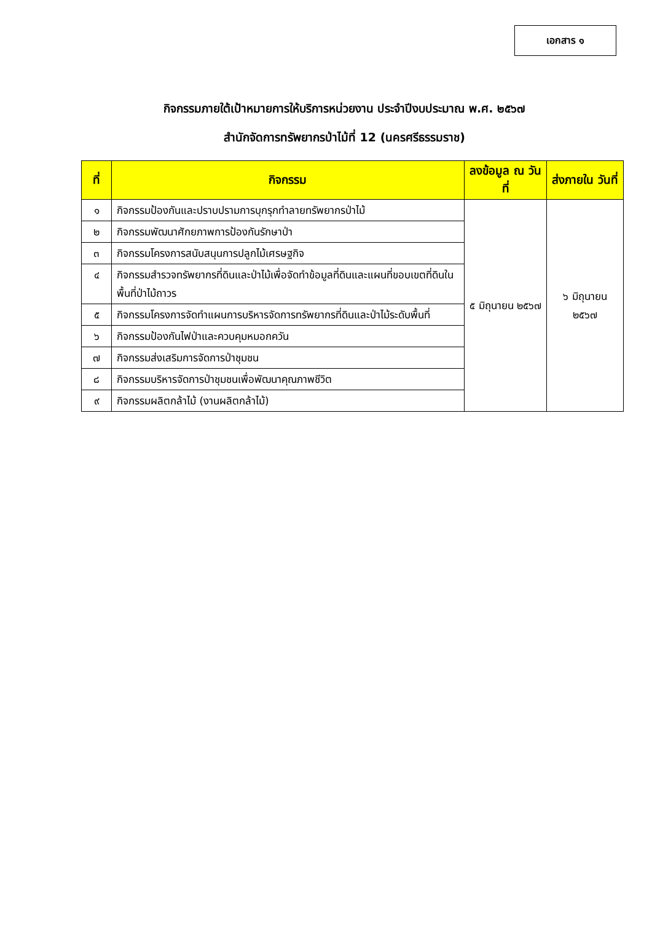เอกสาร ๑
กิจกรรมภายใต้เป้าหมายการให้บริการหน่วยงาน ประจำปีงบประมาณ พ.ศ. ๒๕๖๗
สำนักจัดการทรัพยากรป่าไม้ที่ 12 (นครศรีธรรมราช)
| ที่ | กิจกรรม | ลงข้อมูล ณ วันที่ | ส่งภายใน วันที่ |
| --- | --- | --- | --- |
| ๑ | กิจกรรมป้องกันและปราบปรามการบุกรุกทำลายทรัพยากรป่าไม้ | ๕ มิถุนายน ๒๕๖๗ | ๖ มิถุนายน ๒๕๖๗ |
| ๒ | กิจกรรมพัฒนาศักยภาพการป้องกันรักษาป่า | | |
| ๓ | กิจกรรมโครงการสนับสนุนการปลูกไม้เศรษฐกิจ | | |
| ๔ | กิจกรรมสำรวจทรัพยากรที่ดินและป่าไม้เพื่อจัดทำข้อมูลที่ดินและแผนที่ขอบเขตที่ดินในพื้นที่ป่าไม้ถาวร | | |
| ๕ | กิจกรรมโครงการจัดทำแผนการบริหารจัดการทรัพยากรที่ดินและป่าไม้ระดับพื้นที่ | | |
| ๖ | กิจกรรมป้องกันไฟป่าและควบคุมหมอกควัน | | |
| ๗ | กิจกรรมส่งเสริมการจัดการป่าชุมชน | | |
| ๘ | กิจกรรมบริหารจัดการป่าชุมชนเพื่อพัฒนาคุณภาพชีวิต | | |
| ๙ | กิจกรรมผลิตกล้าไม้ (งานผลิตกล้าไม้) | | |